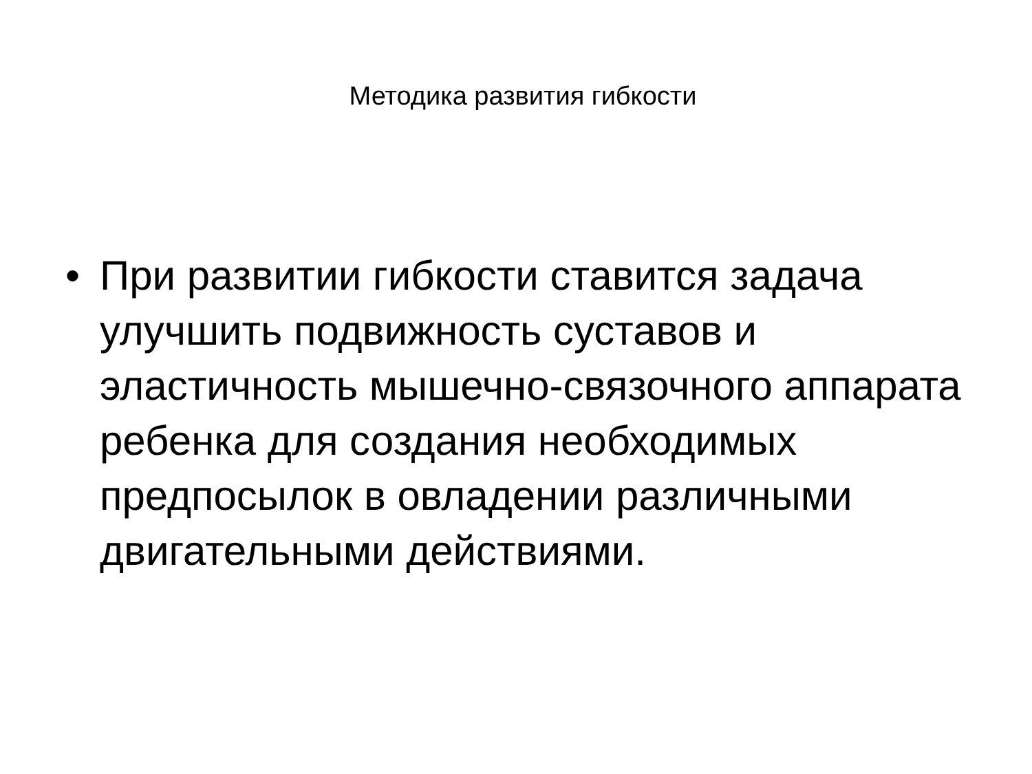Методика развития гибкости
• При развитии гибкости ставится задача улучшить подвижность суставов и эластичность мышечно-связочного аппарата ребенка для создания необходимых предпосылок в овладении различными двигательными действиями.